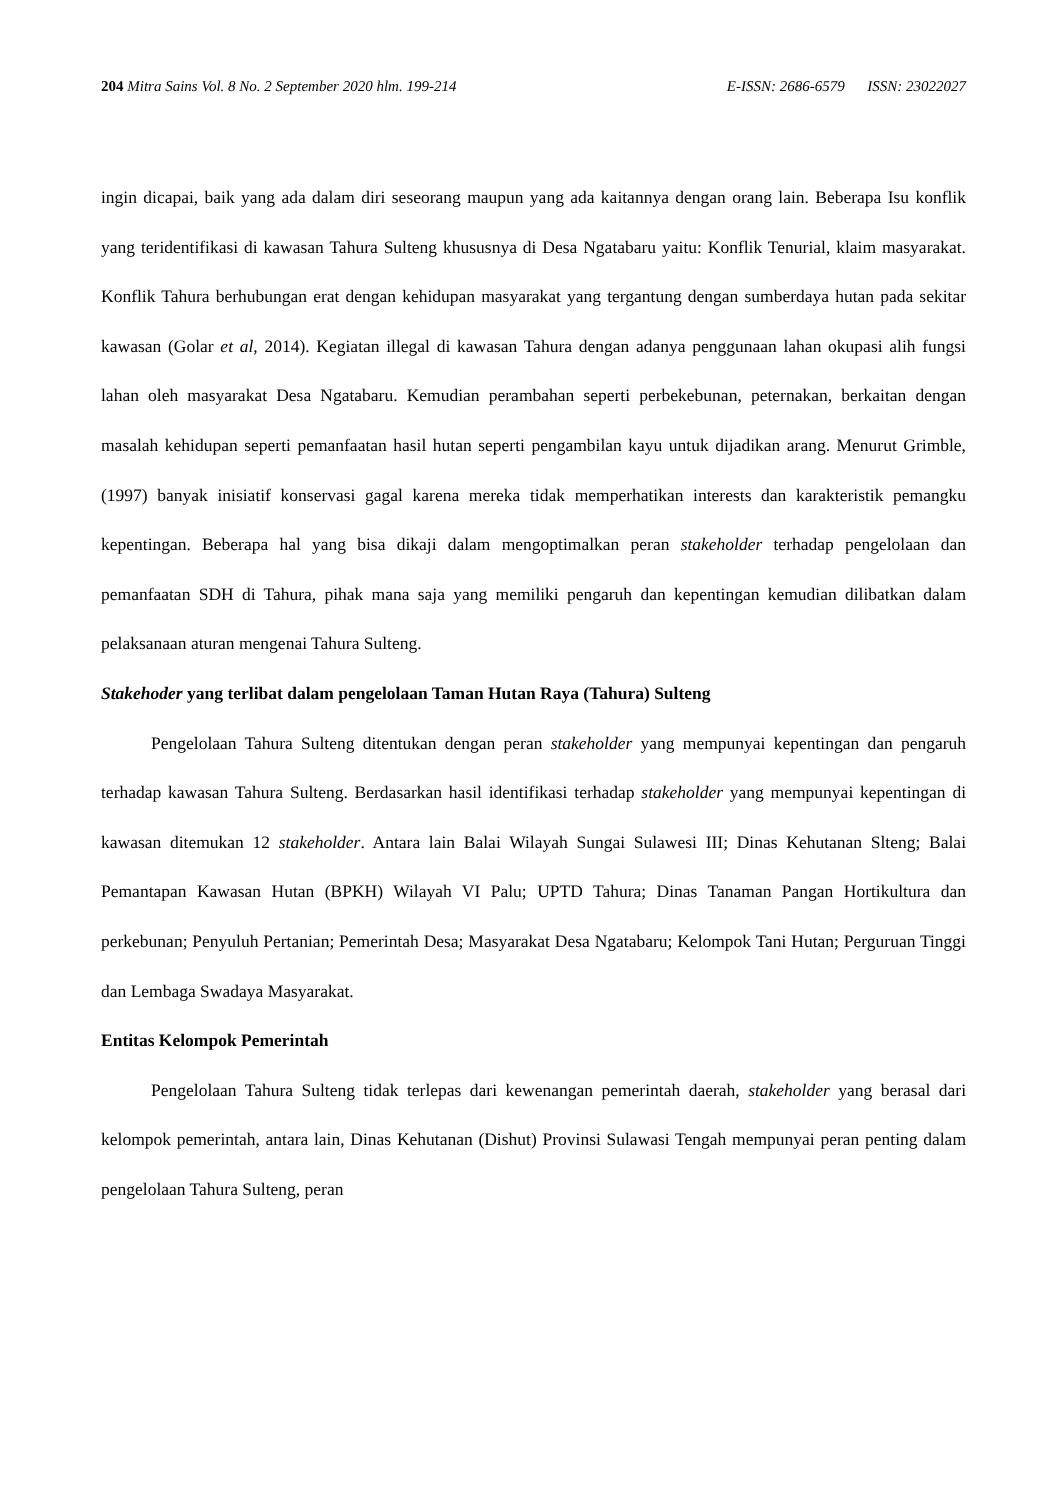204 Mitra Sains Vol. 8 No. 2 September 2020 hlm. 199-214 E-ISSN: 2686-6579 ISSN: 23022027
ingin dicapai, baik yang ada dalam diri seseorang maupun yang ada kaitannya dengan orang lain. Beberapa Isu konflik yang teridentifikasi di kawasan Tahura Sulteng khususnya di Desa Ngatabaru yaitu: Konflik Tenurial, klaim masyarakat. Konflik Tahura berhubungan erat dengan kehidupan masyarakat yang tergantung dengan sumberdaya hutan pada sekitar kawasan (Golar et al, 2014). Kegiatan illegal di kawasan Tahura dengan adanya penggunaan lahan okupasi alih fungsi lahan oleh masyarakat Desa Ngatabaru. Kemudian perambahan seperti perbekebunan, peternakan, berkaitan dengan masalah kehidupan seperti pemanfaatan hasil hutan seperti pengambilan kayu untuk dijadikan arang. Menurut Grimble, (1997) banyak inisiatif konservasi gagal karena mereka tidak memperhatikan interests dan karakteristik pemangku kepentingan. Beberapa hal yang bisa dikaji dalam mengoptimalkan peran stakeholder terhadap pengelolaan dan pemanfaatan SDH di Tahura, pihak mana saja yang memiliki pengaruh dan kepentingan kemudian dilibatkan dalam pelaksanaan aturan mengenai Tahura Sulteng.
Stakehoder yang terlibat dalam pengelolaan Taman Hutan Raya (Tahura) Sulteng
Pengelolaan Tahura Sulteng ditentukan dengan peran stakeholder yang mempunyai kepentingan dan pengaruh terhadap kawasan Tahura Sulteng. Berdasarkan hasil identifikasi terhadap stakeholder yang mempunyai kepentingan di kawasan ditemukan 12 stakeholder. Antara lain Balai Wilayah Sungai Sulawesi III; Dinas Kehutanan Slteng; Balai Pemantapan Kawasan Hutan (BPKH) Wilayah VI Palu; UPTD Tahura; Dinas Tanaman Pangan Hortikultura dan perkebunan; Penyuluh Pertanian; Pemerintah Desa; Masyarakat Desa Ngatabaru; Kelompok Tani Hutan; Perguruan Tinggi dan Lembaga Swadaya Masyarakat.
Entitas Kelompok Pemerintah
Pengelolaan Tahura Sulteng tidak terlepas dari kewenangan pemerintah daerah, stakeholder yang berasal dari kelompok pemerintah, antara lain, Dinas Kehutanan (Dishut) Provinsi Sulawasi Tengah mempunyai peran penting dalam pengelolaan Tahura Sulteng, peran